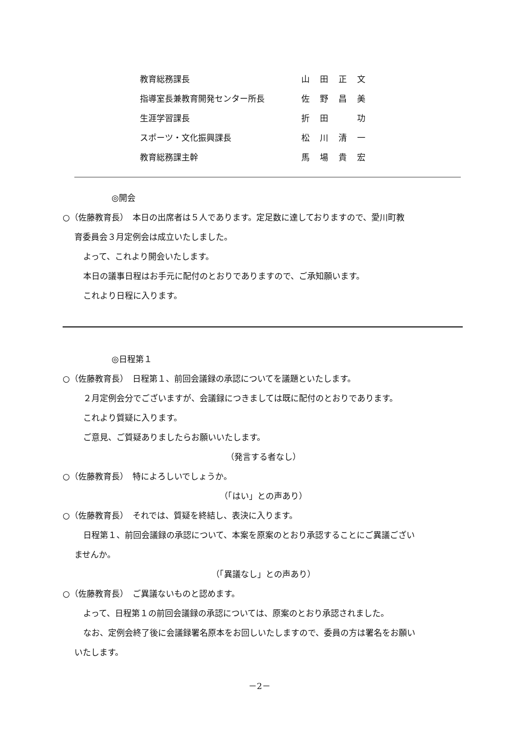教育総務課長 山田正文
指導室長兼教育開発センター所長 佐野昌美
生涯学習課長 折田　功
スポーツ・文化振興課長 松川清一
教育総務課主幹 馬場貴宏
◎開会
○（佐藤教育長）　本日の出席者は５人であります。定足数に達しておりますので、愛川町教
育委員会３月定例会は成立いたしました。
よって、これより開会いたします。
本日の議事日程はお手元に配付のとおりでありますので、ご承知願います。
これより日程に入ります。
◎日程第１
○（佐藤教育長）　日程第１、前回会議録の承認についてを議題といたします。
２月定例会分でございますが、会議録につきましては既に配付のとおりであります。
これより質疑に入ります。
ご意見、ご質疑ありましたらお願いいたします。
（発言する者なし）
○（佐藤教育長）　特によろしいでしょうか。
（「はい」との声あり）
○（佐藤教育長）　それでは、質疑を終結し、表決に入ります。
日程第１、前回会議録の承認について、本案を原案のとおり承認することにご異議ござい
ませんか。
（「異議なし」との声あり）
○（佐藤教育長）　ご異議ないものと認めます。
よって、日程第１の前回会議録の承認については、原案のとおり承認されました。
なお、定例会終了後に会議録署名原本をお回しいたしますので、委員の方は署名をお願い
いたします。
－2－